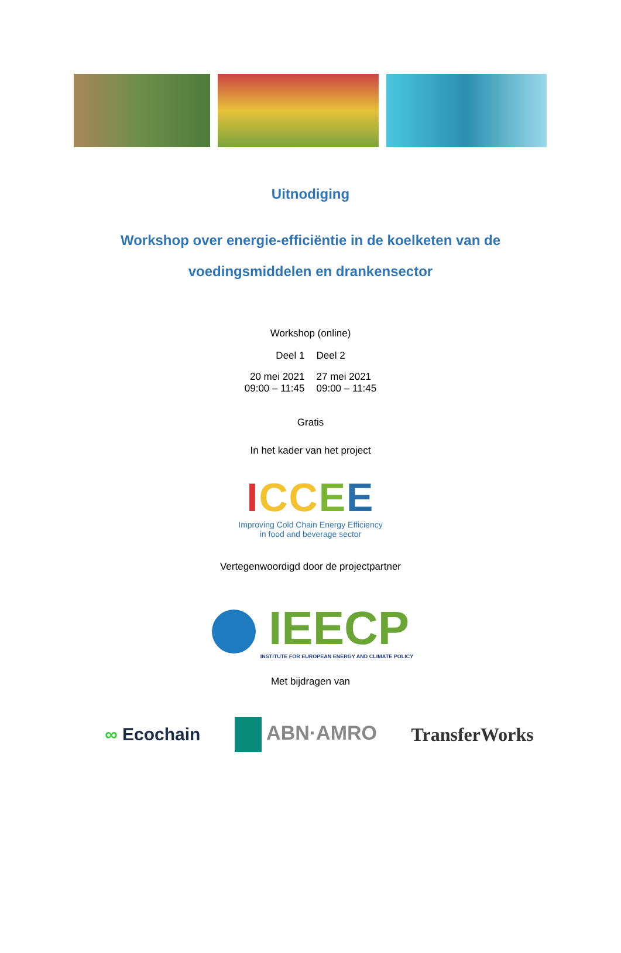Uitnodiging
Workshop over energie-efficiëntie in de koelketen van de
voedingsmiddelen en drankensector
Workshop (online)
| Deel 1 | Deel 2 |
| 20 mei 2021 09:00 – 11:45 | 27 mei 2021 09:00 – 11:45 |
Gratis
In het kader van het project
ICC EE
Improving Cold Chain Energy Efficiency
in food and beverage sector
Vertegenwoordigd door de projectpartner
IEECP
INSTITUTE FOR EUROPEAN ENERGY AND CLIMATE POLICY
Met bijdragen van
∞ Ecochain ABN·AMRO TransferWorks